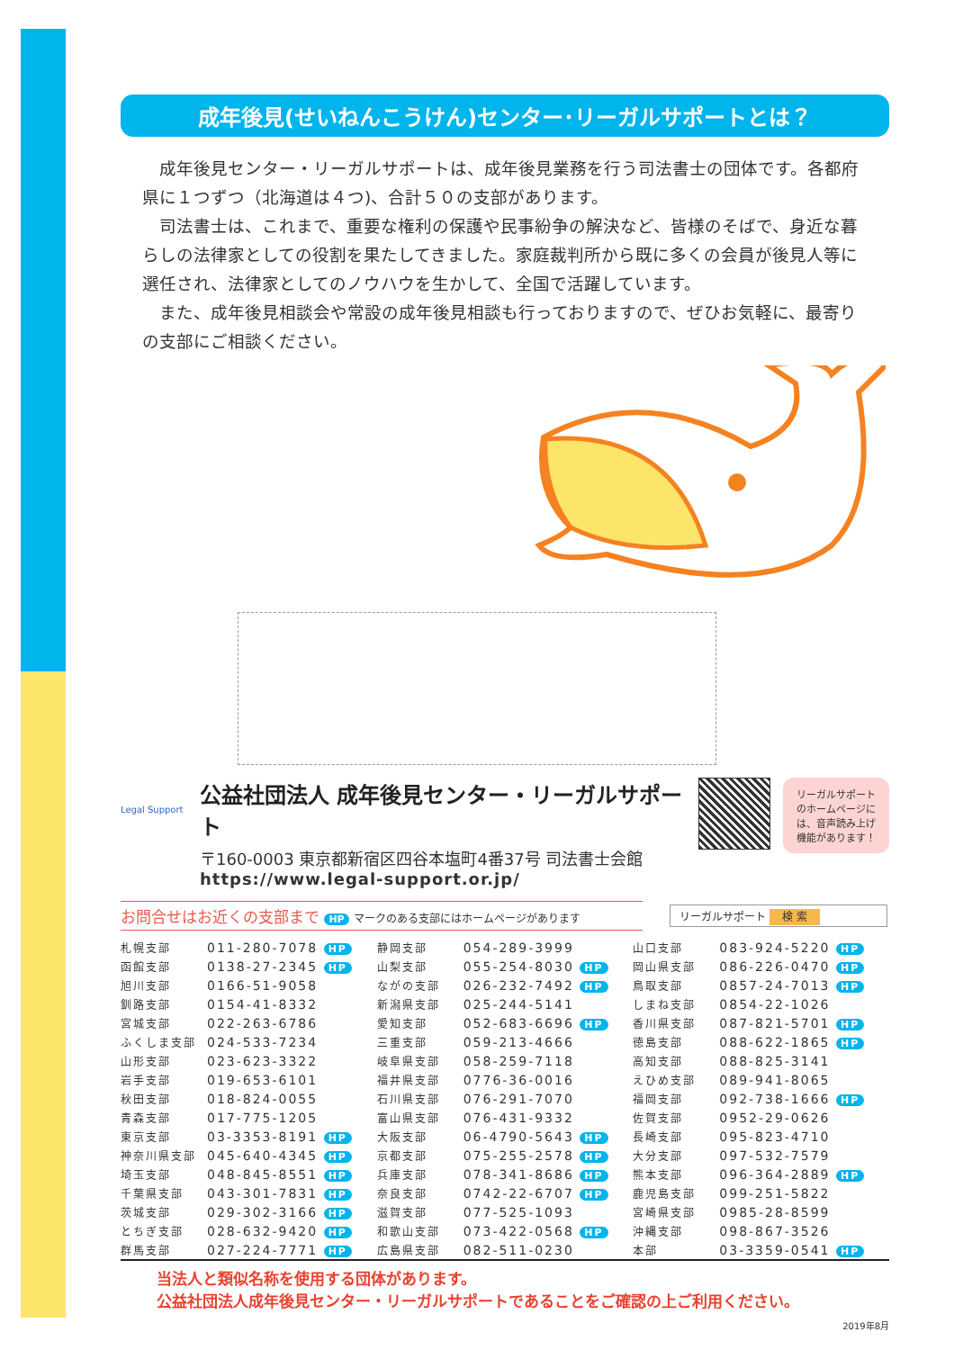成年後見(せいねんこうけん)センター･リーガルサポートとは？
成年後見センター・リーガルサポートは、成年後見業務を行う司法書士の団体です。各都府県に１つずつ（北海道は４つ)、合計５０の支部があります。
司法書士は、これまで、重要な権利の保護や民事紛争の解決など、皆様のそばで、身近な暮らしの法律家としての役割を果たしてきました。家庭裁判所から既に多くの会員が後見人等に選任され、法律家としてのノウハウを生かして、全国で活躍しています。
また、成年後見相談会や常設の成年後見相談も行っておりますので、ぜひお気軽に、最寄りの支部にご相談ください。
Legal Support
公益社団法人 成年後見センター・リーガルサポート
〒160-0003 東京都新宿区四谷本塩町4番37号 司法書士会館
https://www.legal-support.or.jp/
リーガルサポートのホームページには、音声読み上げ機能があります！
お問合せはお近くの支部まで HP マークのある支部にはホームページがあります
リーガルサポート 検 索
| 札幌支部 | 011-280-7078 HP | 静岡支部 | 054-289-3999 | 山口支部 | 083-924-5220 HP |
| 函館支部 | 0138-27-2345 HP | 山梨支部 | 055-254-8030 HP | 岡山県支部 | 086-226-0470 HP |
| 旭川支部 | 0166-51-9058 | ながの支部 | 026-232-7492 HP | 鳥取支部 | 0857-24-7013 HP |
| 釧路支部 | 0154-41-8332 | 新潟県支部 | 025-244-5141 | しまね支部 | 0854-22-1026 |
| 宮城支部 | 022-263-6786 | 愛知支部 | 052-683-6696 HP | 香川県支部 | 087-821-5701 HP |
| ふくしま支部 | 024-533-7234 | 三重支部 | 059-213-4666 | 徳島支部 | 088-622-1865 HP |
| 山形支部 | 023-623-3322 | 岐阜県支部 | 058-259-7118 | 高知支部 | 088-825-3141 |
| 岩手支部 | 019-653-6101 | 福井県支部 | 0776-36-0016 | えひめ支部 | 089-941-8065 |
| 秋田支部 | 018-824-0055 | 石川県支部 | 076-291-7070 | 福岡支部 | 092-738-1666 HP |
| 青森支部 | 017-775-1205 | 富山県支部 | 076-431-9332 | 佐賀支部 | 0952-29-0626 |
| 東京支部 | 03-3353-8191 HP | 大阪支部 | 06-4790-5643 HP | 長崎支部 | 095-823-4710 |
| 神奈川県支部 | 045-640-4345 HP | 京都支部 | 075-255-2578 HP | 大分支部 | 097-532-7579 |
| 埼玉支部 | 048-845-8551 HP | 兵庫支部 | 078-341-8686 HP | 熊本支部 | 096-364-2889 HP |
| 千葉県支部 | 043-301-7831 HP | 奈良支部 | 0742-22-6707 HP | 鹿児島支部 | 099-251-5822 |
| 茨城支部 | 029-302-3166 HP | 滋賀支部 | 077-525-1093 | 宮崎県支部 | 0985-28-8599 |
| とちぎ支部 | 028-632-9420 HP | 和歌山支部 | 073-422-0568 HP | 沖縄支部 | 098-867-3526 |
| 群馬支部 | 027-224-7771 HP | 広島県支部 | 082-511-0230 | 本部 | 03-3359-0541 HP |
当法人と類似名称を使用する団体があります。
公益社団法人成年後見センター・リーガルサポートであることをご確認の上ご利用ください。
2019年8月